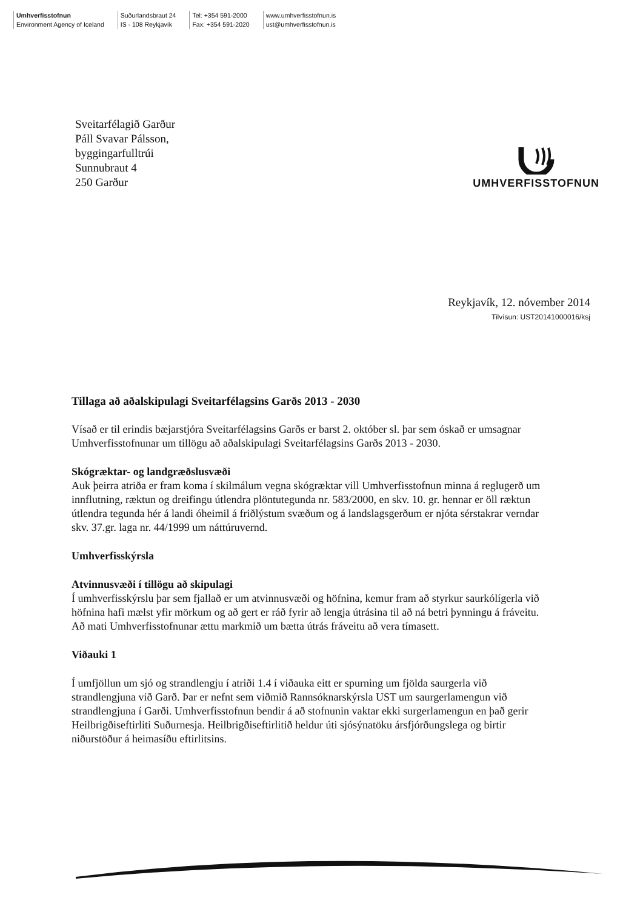Umhverfisstofnun
Environment Agency of Iceland
Suðurlandsbraut 24
IS - 108 Reykjavík
Tel: +354 591-2000
Fax: +354 591-2020
www.umhverfisstofnun.is
ust@umhverfisstofnun.is
Sveitarfélagið Garður
Páll Svavar Pálsson,
byggingarfulltrúi
Sunnubraut 4
250 Garður
UMHVERFISSTOFNUN
Reykjavík, 12. nóvember 2014
Tilvísun: UST20141000016/ksj
Tillaga að aðalskipulagi Sveitarfélagsins Garðs 2013 - 2030
Vísað er til erindis bæjarstjóra Sveitarfélagsins Garðs er barst 2. október sl. þar sem óskað er umsagnar Umhverfisstofnunar um tillögu að aðalskipulagi Sveitarfélagsins Garðs 2013 - 2030.
Skógræktar- og landgræðslusvæði
Auk þeirra atriða er fram koma í skilmálum vegna skógræktar vill Umhverfisstofnun minna á reglugerð um innflutning, ræktun og dreifingu útlendra plöntutegunda nr. 583/2000, en skv. 10. gr. hennar er öll ræktun útlendra tegunda hér á landi óheimil á friðlýstum svæðum og á landslagsgerðum er njóta sérstakrar verndar skv. 37.gr. laga nr. 44/1999 um náttúruvernd.
Umhverfisskýrsla
Atvinnusvæði í tillögu að skipulagi
Í umhverfisskýrslu þar sem fjallað er um atvinnusvæði og höfnina, kemur fram að styrkur saurkólígerla við höfnina hafi mælst yfir mörkum og að gert er ráð fyrir að lengja útrásina til að ná betri þynningu á fráveitu. Að mati Umhverfisstofnunar ættu markmið um bætta útrás fráveitu að vera tímasett.
Viðauki 1
Í umfjöllun um sjó og strandlengju í atriði 1.4 í viðauka eitt er spurning um fjölda saurgerla við strandlengjuna við Garð. Þar er nefnt sem viðmið Rannsóknarskýrsla UST um saurgerlamengun við strandlengjuna í Garði. Umhverfisstofnun bendir á að stofnunin vaktar ekki surgerlamengun en það gerir Heilbrigðiseftirliti Suðurnesja. Heilbrigðiseftirlitið heldur úti sjósýnatöku ársfjórðungslega og birtir niðurstöður á heimasíðu eftirlitsins.